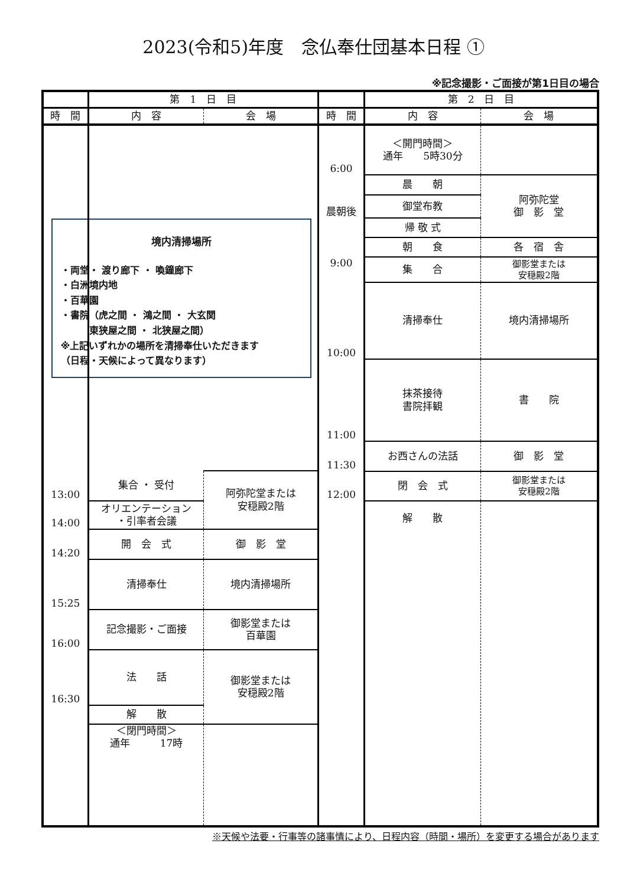2023(令和5)年度　念仏奉仕団基本日程 ①
※記念撮影・ご面接が第1日目の場合
| | 第 1 日 目 | |
| --- | --- | --- |
| 時 間 | 内 容 | 会 場 |
| | 境内清掃場所 ・両堂・ 渡り廊下 ・ 喚鐘廊下 ・白洲境内地 ・百華園 ・書院（虎之間 ・ 鴻之間 ・ 大玄関 東狭屋之間 ・ 北狭屋之間） ※上記いずれかの場所を清掃奉仕いただきます （日程・天候によって異なります） | |
| 13:00 | 集合 ・ 受付 | 阿弥陀堂または 安穏殿2階 |
| 14:00 | オリエンテーション ・引率者会議 | |
| 14:20 | 開 会 式 | 御 影 堂 |
| 15:25 | 清掃奉仕 | 境内清掃場所 |
| 16:00 | 記念撮影・ご面接 | 御影堂または 百華園 |
| 16:30 | 法 話 | 御影堂または 安穏殿2階 |
| | 解 散 | |
| | ＜閉門時間＞ 通年 17時 | |
| | 第 2 日 目 | |
| --- | --- | --- |
| 時 間 | 内 容 | 会 場 |
| 6:00 | ＜開門時間＞ 通年 5時30分 | |
| | 晨 朝 | 阿弥陀堂 御 影 堂 |
| 晨朝後 | 御堂布教 | |
| | 帰 敬 式 | |
| | 朝 食 | 各 宿 舎 |
| 9:00 | 集 合 | 御影堂または 安穏殿2階 |
| 10:00 | 清掃奉仕 | 境内清掃場所 |
| 11:00 | 抹茶接待 書院拝観 | 書 院 |
| 11:30 | お西さんの法話 | 御 影 堂 |
| 12:00 | 閉 会 式 | 御影堂または 安穏殿2階 |
| | 解 散 | |
※天候や法要・行事等の諸事情により、日程内容（時間・場所）を変更する場合があります